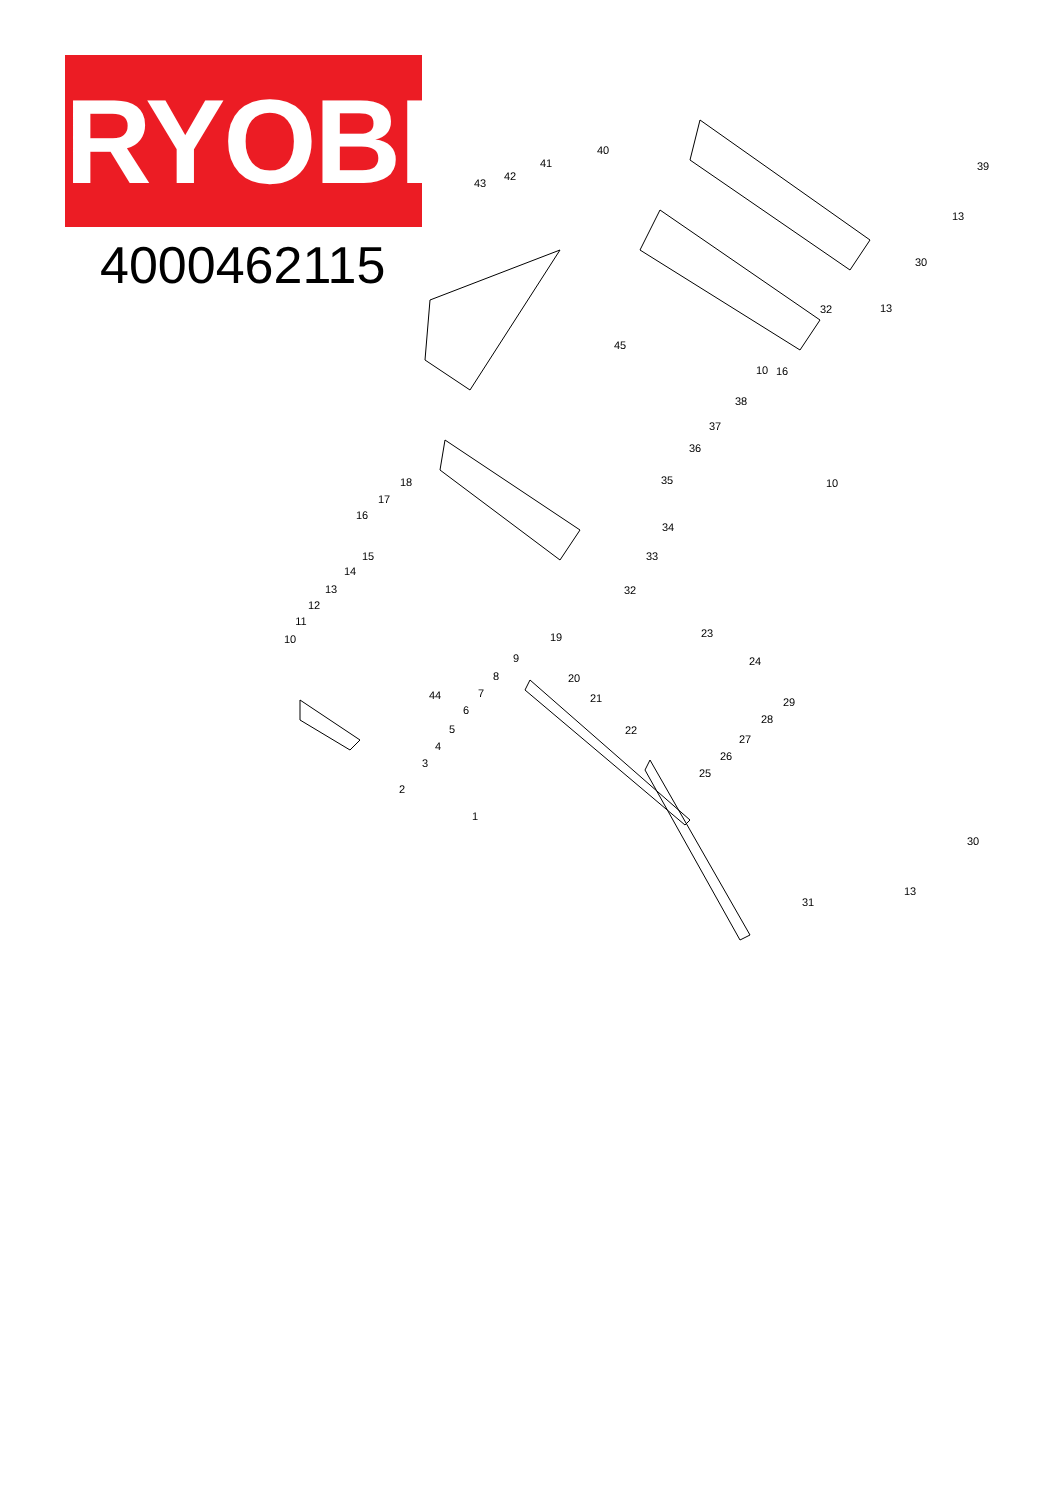RYOBI
4000462115
1
2
3
4
5
6
7
8
9
10
11
12
13
14
15
16
17
18
19
20
21
22
23
24
25
26
27
28
29
30
31
32
33
34
35
36
37
38
39
40
41
42
43
44
45
32
13
30
13
16
10
10
13